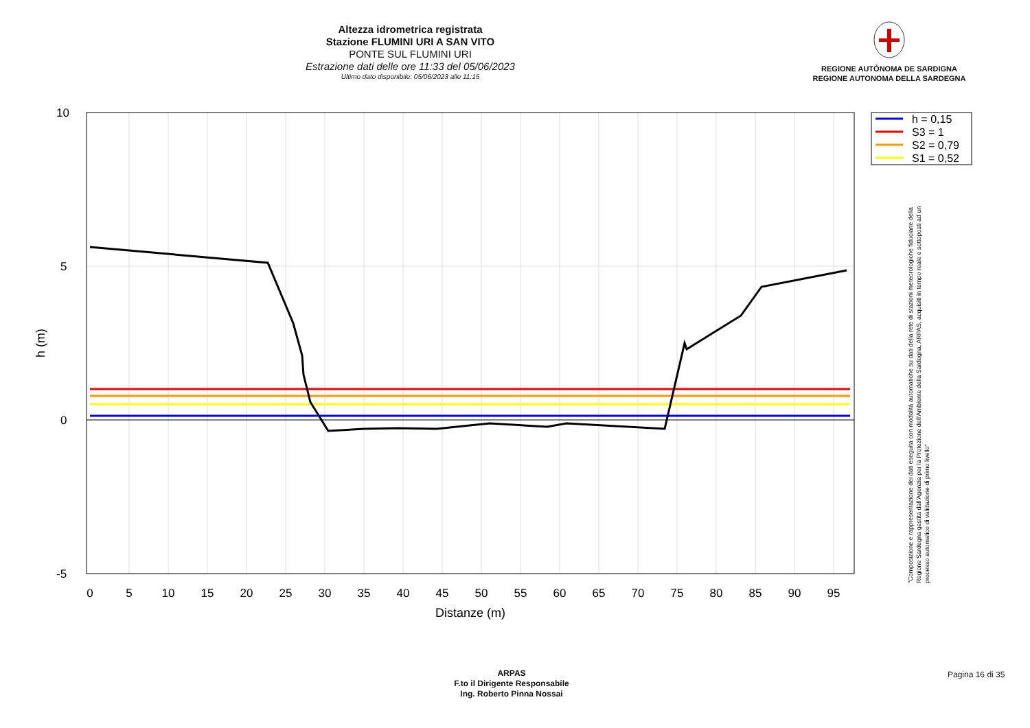Altezza idrometrica registrata
Stazione FLUMINI URI A SAN VITO
PONTE SUL FLUMINI URI
Estrazione dati delle ore 11:33 del 05/06/2023
Ultimo dato disponibile: 05/06/2023 alle 11:15
REGIONE AUTÒNOMA DE SARDIGNA
REGIONE AUTONOMA DELLA SARDEGNA
10
5
0
-5
0
5
10
15
20
25
30
35
40
45
50
55
60
65
70
75
80
85
90
95
Distanze (m)
h (m)
h = 0,15
S3 = 1
S2 = 0,79
S1 = 0,52
"Composizione e rappresentazione dei dati eseguita con modalità automatiche su dati della rete di stazioni meteorologiche fiduciarie della Regione Sardegna gestita dall'Agenzia per la Protezione dell'Ambiente della Sardegna, ARPAS, acquisiti in tempo reale e sottoposti ad un processo automatico di validazione di primo livello"
ARPAS
F.to il Dirigente Responsabile
Ing. Roberto Pinna Nossai
Pagina 16 di 35